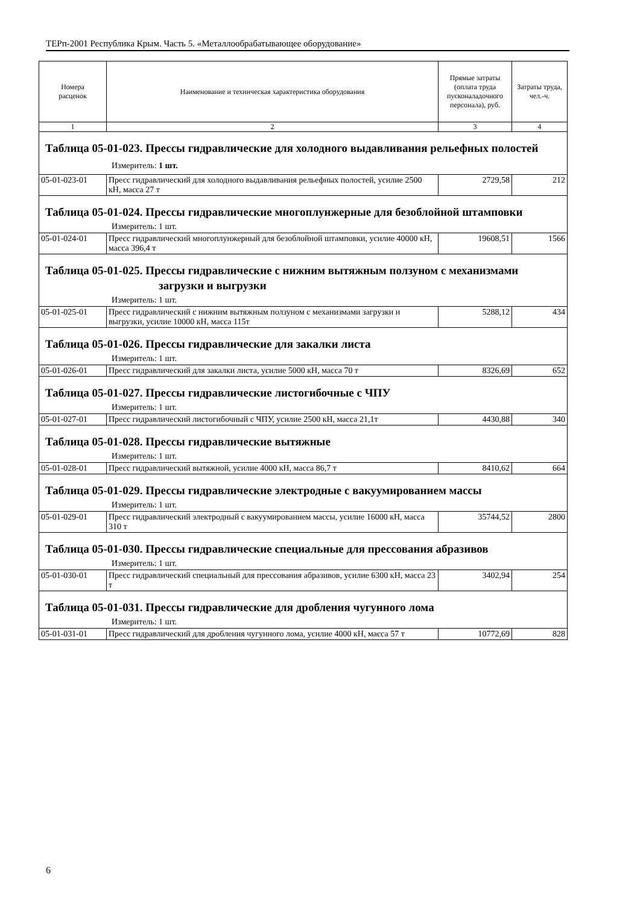ТЕРп-2001 Республика Крым. Часть 5. «Металлообрабатывающее оборудование»
| Номера расценок | Наименование и техническая характеристика оборудования | Прямые затраты (оплата труда пусконаладочного персонала), руб. | Затраты труда, чел.-ч. |
| --- | --- | --- | --- |
| 1 | 2 | 3 | 4 |
| Таблица 05-01-023. Прессы гидравлические для холодного выдавливания рельефных полостей Измеритель: 1 шт. | | | |
| 05-01-023-01 | Пресс гидравлический для холодного выдавливания рельефных полостей, усилие 2500 кН, масса 27 т | 2729,58 | 212 |
| Таблица 05-01-024. Прессы гидравлические многоплунжерные для безоблойной штамповки Измеритель: 1 шт. | | | |
| 05-01-024-01 | Пресс гидравлический многоплунжерный для безоблойной штамповки, усилие 40000 кН, масса 396,4 т | 19608,51 | 1566 |
| Таблица 05-01-025. Прессы гидравлические с нижним вытяжным ползуном с механизмами загрузки и выгрузки Измеритель: 1 шт. | | | |
| 05-01-025-01 | Пресс гидравлический с нижним вытяжным ползуном с механизмами загрузки и выгрузки, усилие 10000 кН, масса 115т | 5288,12 | 434 |
| Таблица 05-01-026. Прессы гидравлические для закалки листа Измеритель: 1 шт. | | | |
| 05-01-026-01 | Пресс гидравлический для закалки листа, усилие 5000 кН, масса 70 т | 8326,69 | 652 |
| Таблица 05-01-027. Прессы гидравлические листогибочные с ЧПУ Измеритель: 1 шт. | | | |
| 05-01-027-01 | Пресс гидравлический листогибочный с ЧПУ, усилие 2500 кН, масса 21,1т | 4430,88 | 340 |
| Таблица 05-01-028. Прессы гидравлические вытяжные Измеритель: 1 шт. | | | |
| 05-01-028-01 | Пресс гидравлический вытяжной, усилие 4000 кН, масса 86,7 т | 8410,62 | 664 |
| Таблица 05-01-029. Прессы гидравлические электродные с вакуумированием массы Измеритель: 1 шт. | | | |
| 05-01-029-01 | Пресс гидравлический электродный с вакуумированием массы, усилие 16000 кН, масса 310 т | 35744,52 | 2800 |
| Таблица 05-01-030. Прессы гидравлические специальные для прессования абразивов Измеритель: 1 шт. | | | |
| 05-01-030-01 | Пресс гидравлический специальный для прессования абразивов, усилие 6300 кН, масса 23 т | 3402,94 | 254 |
| Таблица 05-01-031. Прессы гидравлические для дробления чугунного лома Измеритель: 1 шт. | | | |
| 05-01-031-01 | Пресс гидравлический для дробления чугунного лома, усилие 4000 кН, масса 57 т | 10772,69 | 828 |
6